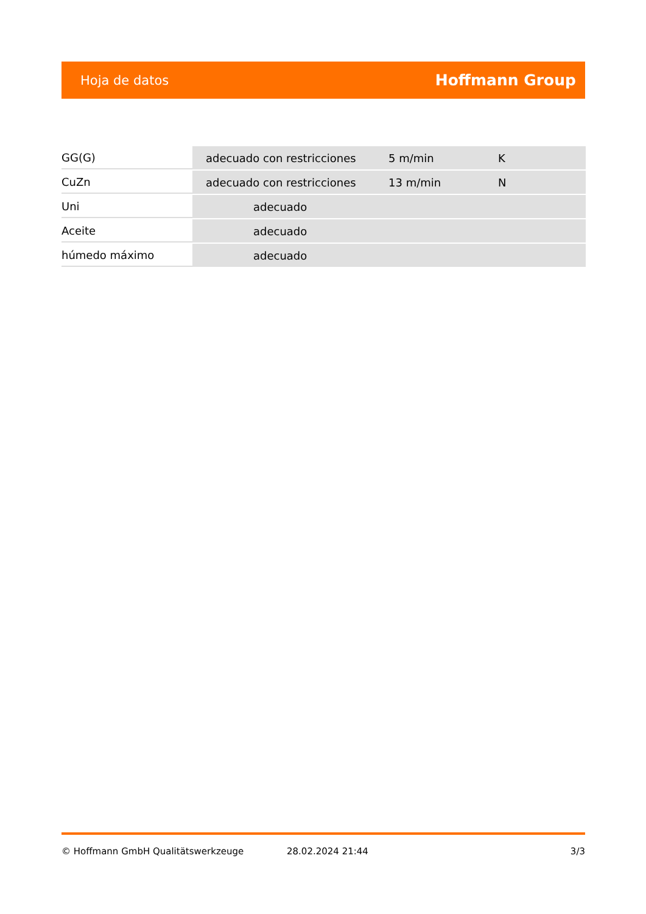Hoja de datos Hoffmann Group
| GG(G) | adecuado con restricciones | 5 m/min | K |
| CuZn | adecuado con restricciones | 13 m/min | N |
| Uni | adecuado | | |
| Aceite | adecuado | | |
| húmedo máximo | adecuado | | |
© Hoffmann GmbH Qualitätswerkzeuge 28.02.2024 21:44 3/3